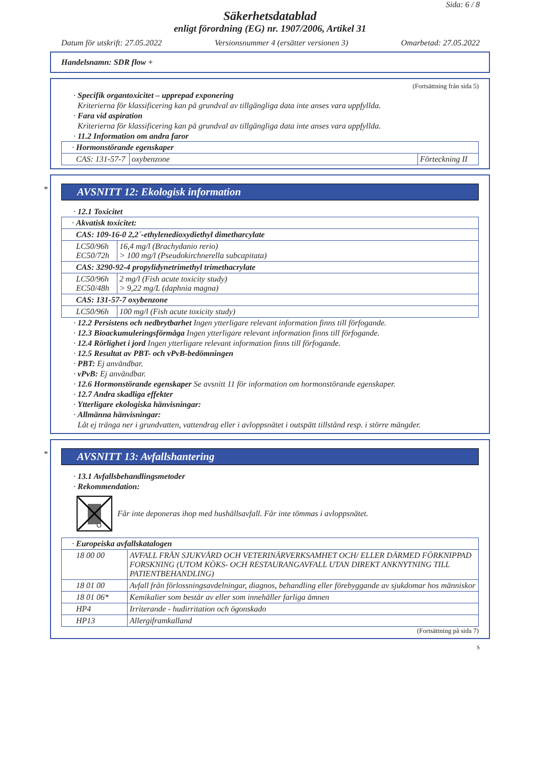Sida: 6 / 8
Säkerhetsdatablad
enligt förordning (EG) nr. 1907/2006, Artikel 31
Datum för utskrift: 27.05.2022 Versionsnummer 4 (ersätter versionen 3) Omarbetad: 27.05.2022
Handelsnamn: SDR flow +
(Fortsättning från sida 5)
· Specifik organtoxicitet – upprepad exponering
Kriterierna för klassificering kan på grundval av tillgängliga data inte anses vara uppfyllda.
· Fara vid aspiration
Kriterierna för klassificering kan på grundval av tillgängliga data inte anses vara uppfyllda.
· 11.2 Information om andra faror
| · Hormonstörande egenskaper | | |
| CAS: 131-57-7 | oxybenzone | Förteckning II |
*
AVSNITT 12: Ekologisk information
· 12.1 Toxicitet
| · Akvatisk toxicitet: | |
| CAS: 109-16-0 2,2´-ethylenedioxydiethyl dimetharcylate | |
| LC50/96h EC50/72h | 16,4 mg/l (Brachydanio rerio) > 100 mg/l (Pseudokirchnerella subcapitata) |
| CAS: 3290-92-4 propylidynetrimethyl trimethacrylate | |
| LC50/96h EC50/48h | 2 mg/l (Fish acute toxicity study) > 9,22 mg/L (daphnia magna) |
| CAS: 131-57-7 oxybenzone | |
| LC50/96h | 100 mg/l (Fish acute toxicity study) |
· 12.2 Persistens och nedbrytbarhet Ingen ytterligare relevant information finns till förfogande.
· 12.3 Bioackumuleringsförmåga Ingen ytterligare relevant information finns till förfogande.
· 12.4 Rörlighet i jord Ingen ytterligare relevant information finns till förfogande.
· 12.5 Resultat av PBT- och vPvB-bedömningen
· PBT: Ej användbar.
· vPvB: Ej användbar.
· 12.6 Hormonstörande egenskaper Se avsnitt 11 för information om hormonstörande egenskaper.
· 12.7 Andra skadliga effekter
· Ytterligare ekologiska hänvisningar:
· Allmänna hänvisningar:
Låt ej tränga ner i grundvatten, vattendrag eller i avloppsnätet i outspätt tillstånd resp. i större mängder.
*
AVSNITT 13: Avfallshantering
· 13.1 Avfallsbehandlingsmetoder
· Rekommendation:
Får inte deponeras ihop med hushållsavfall. Får inte tömmas i avloppsnätet.
| · Europeiska avfallskatalogen | |
| 18 00 00 | AVFALL FRÅN SJUKVÅRD OCH VETERINÄRVERKSAMHET OCH/ ELLER DÄRMED FÖRKNIPPAD FORSKNING (UTOM KÖKS- OCH RESTAURANGAVFALL UTAN DIREKT ANKNYTNING TILL PATIENTBEHANDLING) |
| 18 01 00 | Avfall från förlossningsavdelningar, diagnos, behandling eller förebyggande av sjukdomar hos människor |
| 18 01 06* | Kemikalier som består av eller som innehåller farliga ämnen |
| HP4 | Irriterande - hudirritation och ögonskado |
| HP13 | Allergiframkalland |
(Fortsättning på sida 7)
S